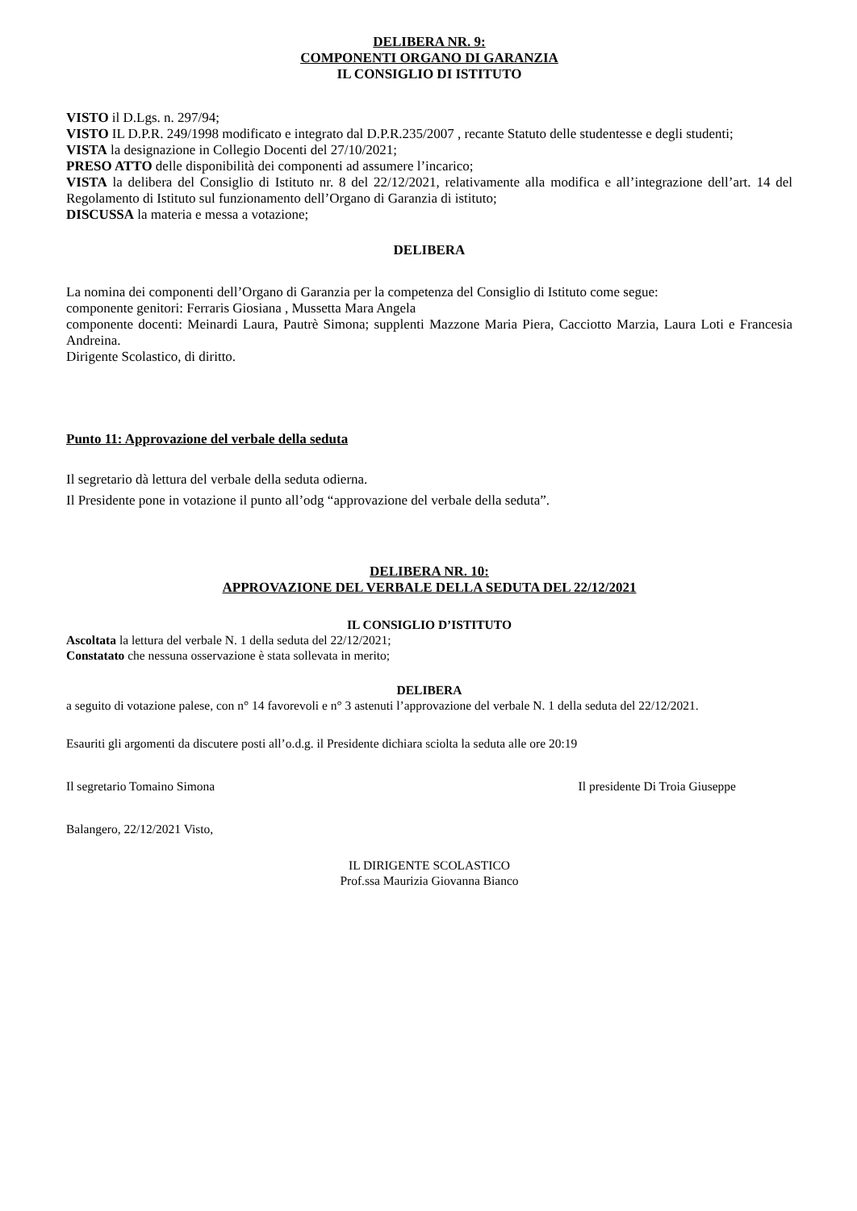DELIBERA NR. 9:
COMPONENTI ORGANO DI GARANZIA
IL CONSIGLIO DI ISTITUTO
VISTO il D.Lgs. n. 297/94;
VISTO IL D.P.R. 249/1998 modificato e integrato dal D.P.R.235/2007 , recante Statuto delle studentesse e degli studenti;
VISTA la designazione in Collegio Docenti del 27/10/2021;
PRESO ATTO delle disponibilità dei componenti ad assumere l’incarico;
VISTA la delibera del Consiglio di Istituto nr. 8 del 22/12/2021, relativamente alla modifica e all’integrazione dell’art. 14 del Regolamento di Istituto sul funzionamento dell’Organo di Garanzia di istituto;
DISCUSSA la materia e messa a votazione;
DELIBERA
La nomina dei componenti dell’Organo di Garanzia per la competenza del Consiglio di Istituto come segue:
componente genitori: Ferraris Giosiana , Mussetta Mara Angela
componente docenti: Meinardi Laura, Pautrè Simona; supplenti Mazzone Maria Piera, Cacciotto Marzia, Laura Loti e Francesia Andreina.
Dirigente Scolastico, di diritto.
Punto 11: Approvazione del verbale della seduta
Il segretario dà lettura del verbale della seduta odierna.
Il Presidente pone in votazione il punto all’odg “approvazione del verbale della seduta”.
DELIBERA NR. 10:
APPROVAZIONE DEL VERBALE DELLA SEDUTA DEL 22/12/2021
IL CONSIGLIO D’ISTITUTO
Ascoltata la lettura del verbale N. 1 della seduta del 22/12/2021;
Constatato che nessuna osservazione è stata sollevata in merito;
DELIBERA
a seguito di votazione palese, con n° 14 favorevoli e n° 3 astenuti l’approvazione del verbale N. 1 della seduta del 22/12/2021.
Esauriti gli argomenti da discutere posti all’o.d.g. il Presidente dichiara sciolta la seduta alle ore 20:19
Il segretario Tomaino Simona Il presidente Di Troia Giuseppe
Balangero, 22/12/2021 Visto,
IL DIRIGENTE SCOLASTICO
Prof.ssa Maurizia Giovanna Bianco